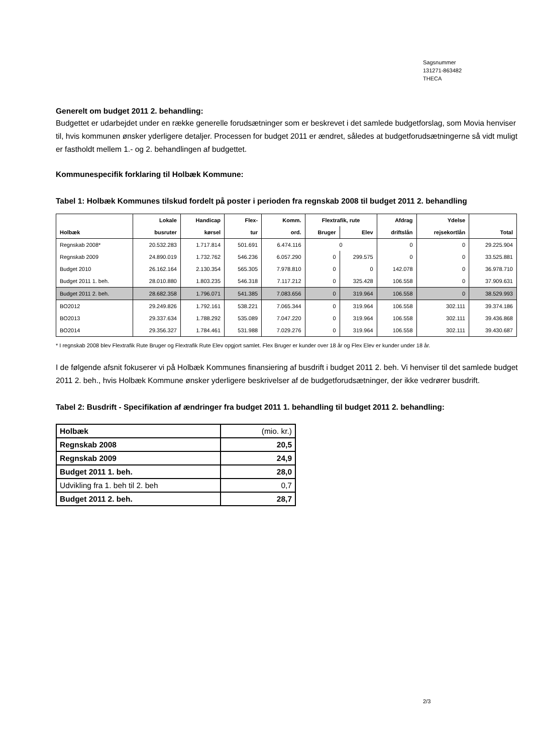Sagsnummer
131271-863482
THECA
Generelt om budget 2011 2. behandling:
Budgettet er udarbejdet under en række generelle forudsætninger som er beskrevet i det samlede budgetforslag, som Movia henviser til, hvis kommunen ønsker yderligere detaljer. Processen for budget 2011 er ændret, således at budgetforudsætningerne så vidt muligt er fastholdt mellem 1.- og 2. behandlingen af budgettet.
Kommunespecifik forklaring til Holbæk Kommune:
Tabel 1: Holbæk Kommunes tilskud fordelt på poster i perioden fra regnskab 2008 til budget 2011 2. behandling
| | Lokale | Handicap | Flex- | Komm. | Flextrafik, rute | | Afdrag | Ydelse | |
| --- | --- | --- | --- | --- | --- | --- | --- | --- | --- |
| Holbæk | busruter | kørsel | tur | ord. | Bruger | Elev | driftslån | rejsekortlån | Total |
| Regnskab 2008* | 20.532.283 | 1.717.814 | 501.691 | 6.474.116 | 0 | | 0 | 0 | 29.225.904 |
| Regnskab 2009 | 24.890.019 | 1.732.762 | 546.236 | 6.057.290 | 0 | 299.575 | 0 | 0 | 33.525.881 |
| Budget 2010 | 26.162.164 | 2.130.354 | 565.305 | 7.978.810 | 0 | 0 | 142.078 | 0 | 36.978.710 |
| Budget 2011 1. beh. | 28.010.880 | 1.803.235 | 546.318 | 7.117.212 | 0 | 325.428 | 106.558 | 0 | 37.909.631 |
| Budget 2011 2. beh. | 28.682.358 | 1.796.071 | 541.385 | 7.083.656 | 0 | 319.964 | 106.558 | 0 | 38.529.993 |
| BO2012 | 29.249.826 | 1.792.161 | 538.221 | 7.065.344 | 0 | 319.964 | 106.558 | 302.111 | 39.374.186 |
| BO2013 | 29.337.634 | 1.788.292 | 535.089 | 7.047.220 | 0 | 319.964 | 106.558 | 302.111 | 39.436.868 |
| BO2014 | 29.356.327 | 1.784.461 | 531.988 | 7.029.276 | 0 | 319.964 | 106.558 | 302.111 | 39.430.687 |
* I regnskab 2008 blev Flextrafik Rute Bruger og Flextrafik Rute Elev opgjort samlet. Flex Bruger er kunder over 18 år og Flex Elev er kunder under 18 år.
I de følgende afsnit fokuserer vi på Holbæk Kommunes finansiering af busdrift i budget 2011 2. beh. Vi henviser til det samlede budget 2011 2. beh., hvis Holbæk Kommune ønsker yderligere beskrivelser af de budgetforudsætninger, der ikke vedrører busdrift.
Tabel 2: Busdrift - Specifikation af ændringer fra budget 2011 1. behandling til budget 2011 2. behandling:
| Holbæk | (mio. kr.) |
| Regnskab 2008 | 20,5 |
| Regnskab 2009 | 24,9 |
| Budget 2011 1. beh. | 28,0 |
| Udvikling fra 1. beh til 2. beh | 0,7 |
| Budget 2011 2. beh. | 28,7 |
2/3